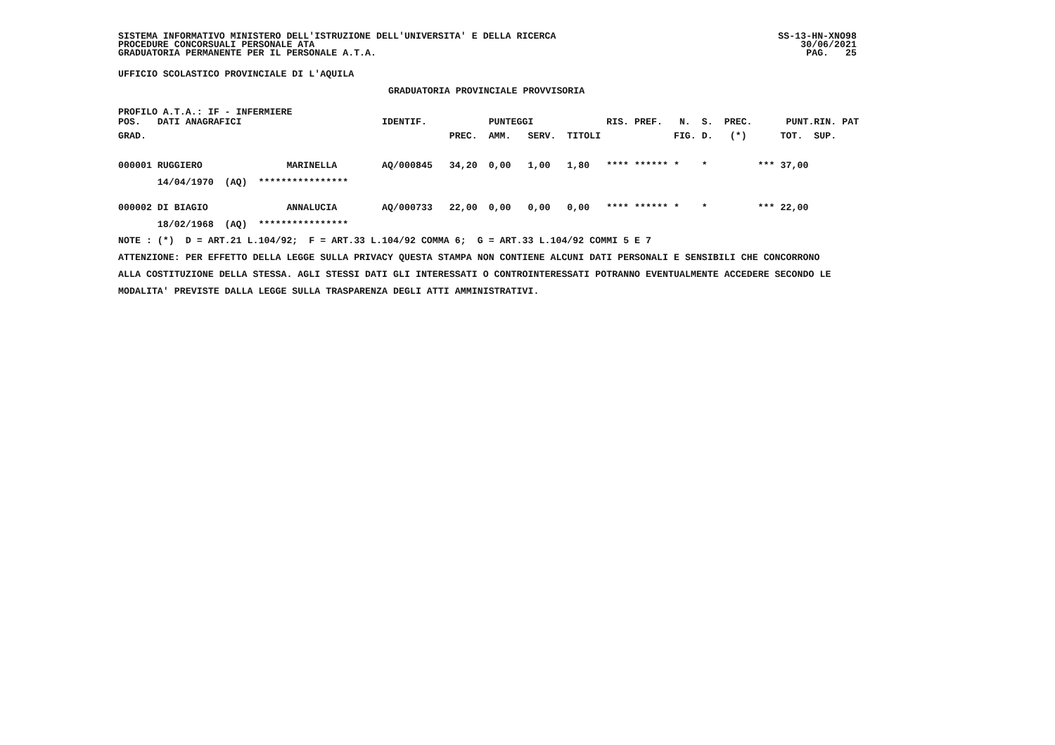SISTEMA INFORMATIVO MINISTERO DELL'ISTRUZIONE DELL'UNIVERSITA' E DELLA RICERCA PROCEDURE CONCORSUALI PERSONALE ATA GRADUATORIA PERMANENTE PER IL PERSONALE A.T.A.
SS-13-HN-XNO98 30/06/2021 PAG. 25
UFFICIO SCOLASTICO PROVINCIALE DI L'AQUILA
GRADUATORIA PROVINCIALE PROVVISORIA
PROFILO A.T.A.: IF - INFERMIERE
| POS. | DATI ANAGRAFICI | | IDENTIF. | | PUNTEGGI | | | RIS. | PREF. | N. | S. | PREC. | PUNT. | RIN. | PAT |
| --- | --- | --- | --- | --- | --- | --- | --- | --- | --- | --- | --- | --- | --- | --- | --- |
| GRAD. | | | | PREC. | AMM. | SERV. | TITOLI | | | FIG. | D. | (*) | TOT. | SUP. | |
| 000001 | RUGGIERO | MARINELLA | AQ/000845 | 34,20 | 0,00 | 1,00 | 1,80 | **** | ****** | * | * | *** | 37,00 | | |
| | 14/04/1970 (AQ) **************** | | | | | | | | | | | | | | |
| 000002 | DI BIAGIO | ANNALUCIA | AQ/000733 | 22,00 | 0,00 | 0,00 | 0,00 | **** | ****** | * | * | *** | 22,00 | | |
| | 18/02/1968 (AQ) **************** | | | | | | | | | | | | | | |
NOTE : (*) D = ART.21 L.104/92; F = ART.33 L.104/92 COMMA 6; G = ART.33 L.104/92 COMMI 5 E 7
ATTENZIONE: PER EFFETTO DELLA LEGGE SULLA PRIVACY QUESTA STAMPA NON CONTIENE ALCUNI DATI PERSONALI E SENSIBILI CHE CONCORRONO
ALLA COSTITUZIONE DELLA STESSA. AGLI STESSI DATI GLI INTERESSATI O CONTROINTERESSATI POTRANNO EVENTUALMENTE ACCEDERE SECONDO LE
MODALITA' PREVISTE DALLA LEGGE SULLA TRASPARENZA DEGLI ATTI AMMINISTRATIVI.